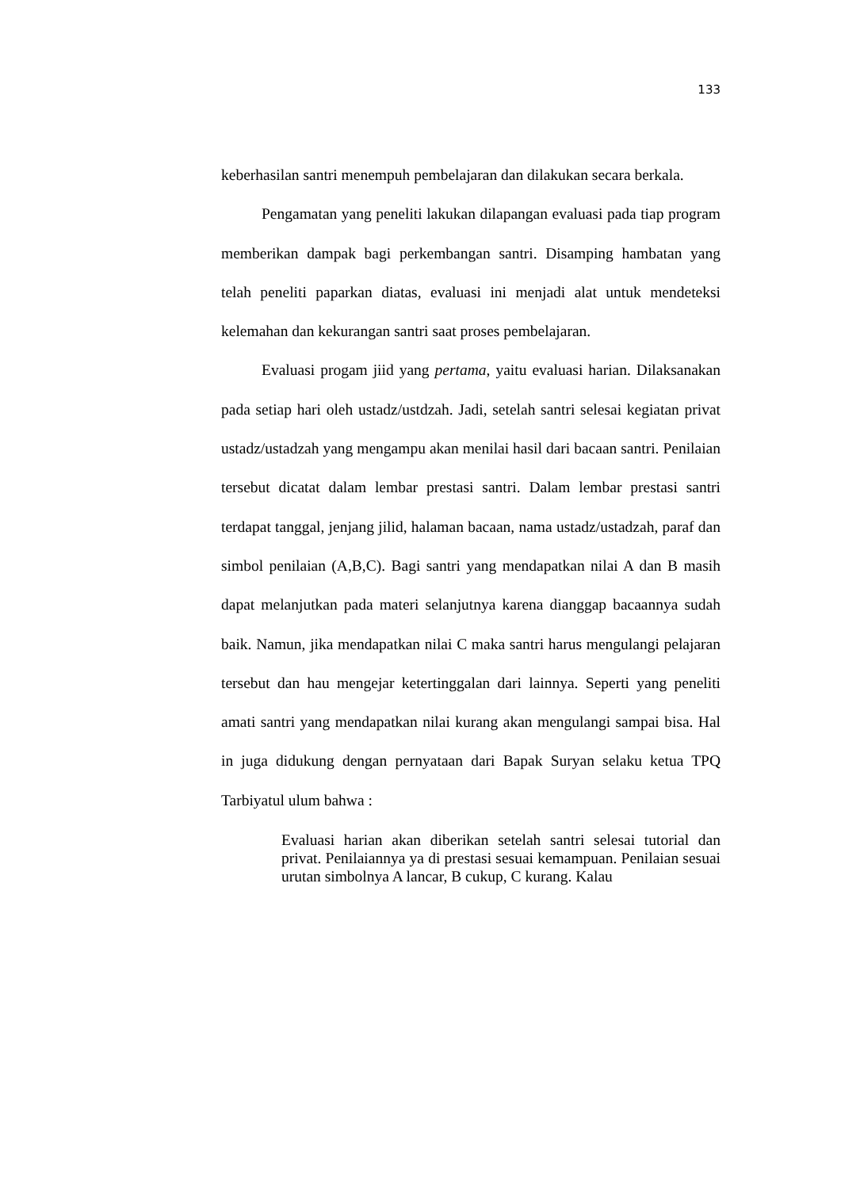133
keberhasilan santri menempuh pembelajaran dan dilakukan secara berkala.
Pengamatan yang peneliti lakukan dilapangan evaluasi pada tiap program memberikan dampak bagi perkembangan santri. Disamping hambatan yang telah peneliti paparkan diatas, evaluasi ini menjadi alat untuk mendeteksi kelemahan dan kekurangan santri saat proses pembelajaran.
Evaluasi progam jiid yang pertama, yaitu evaluasi harian. Dilaksanakan pada setiap hari oleh ustadz/ustdzah. Jadi, setelah santri selesai kegiatan privat ustadz/ustadzah yang mengampu akan menilai hasil dari bacaan santri. Penilaian tersebut dicatat dalam lembar prestasi santri. Dalam lembar prestasi santri terdapat tanggal, jenjang jilid, halaman bacaan, nama ustadz/ustadzah, paraf dan simbol penilaian (A,B,C). Bagi santri yang mendapatkan nilai A dan B masih dapat melanjutkan pada materi selanjutnya karena dianggap bacaannya sudah baik. Namun, jika mendapatkan nilai C maka santri harus mengulangi pelajaran tersebut dan hau mengejar ketertinggalan dari lainnya. Seperti yang peneliti amati santri yang mendapatkan nilai kurang akan mengulangi sampai bisa. Hal in juga didukung dengan pernyataan dari Bapak Suryan selaku ketua TPQ Tarbiyatul ulum bahwa :
Evaluasi harian akan diberikan setelah santri selesai tutorial dan privat. Penilaiannya ya di prestasi sesuai kemampuan. Penilaian sesuai urutan simbolnya A lancar, B cukup, C kurang. Kalau